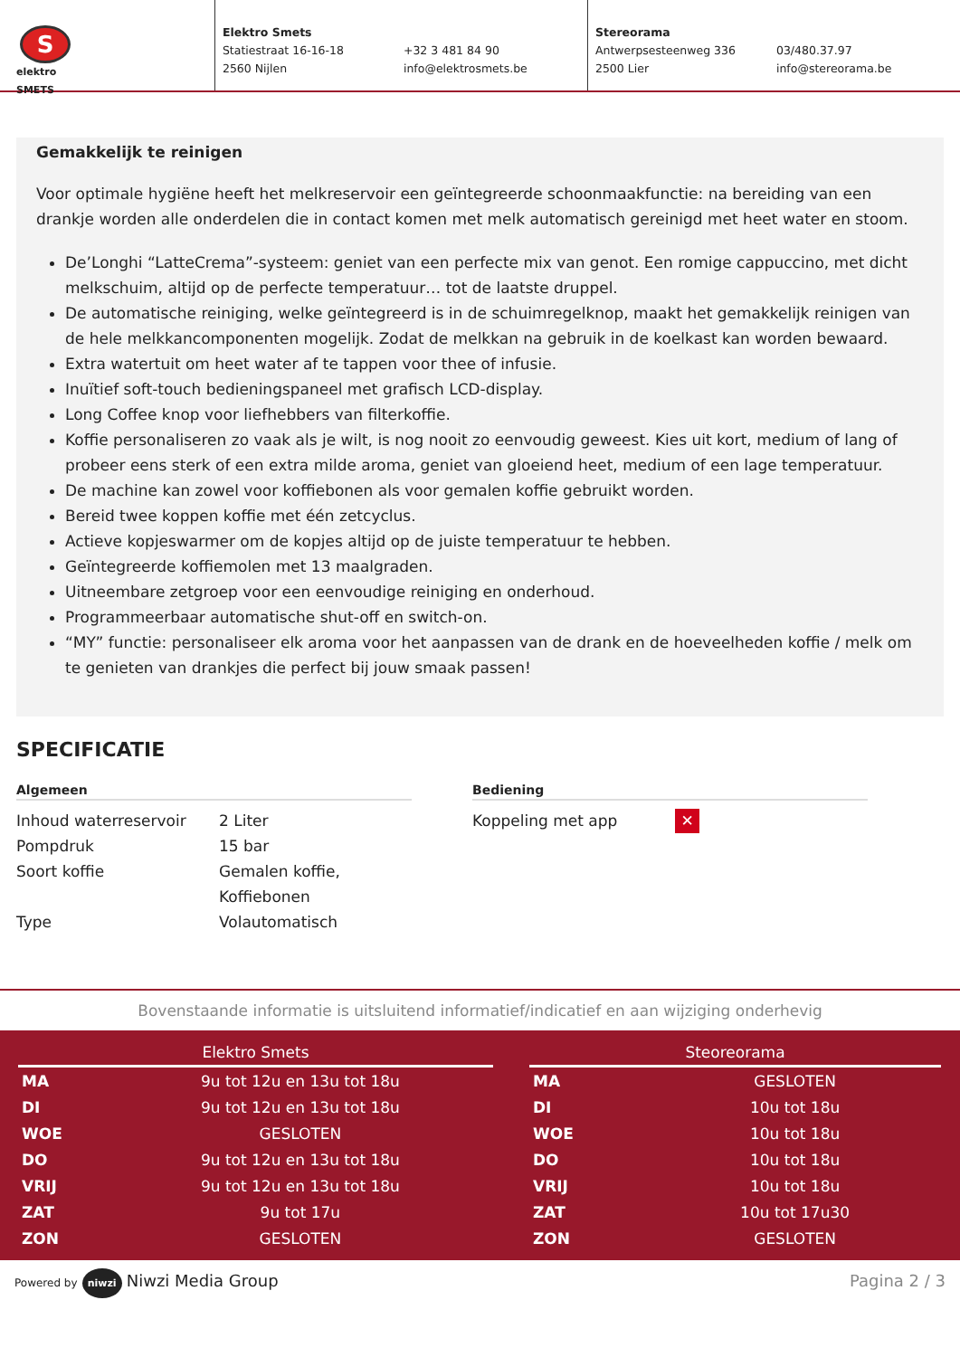S
elektro
SMETS
Elektro Smets
Statiestraat 16-16-18
2560 Nijlen
+32 3 481 84 90
info@elektrosmets.be
Stereorama
Antwerpsesteenweg 336
2500 Lier
03/480.37.97
info@stereorama.be
Gemakkelijk te reinigen
Voor optimale hygiëne heeft het melkreservoir een geïntegreerde schoonmaakfunctie: na bereiding van een drankje worden alle onderdelen die in contact komen met melk automatisch gereinigd met heet water en stoom.
De’Longhi “LatteCrema”-systeem: geniet van een perfecte mix van genot. Een romige cappuccino, met dicht melkschuim, altijd op de perfecte temperatuur… tot de laatste druppel.
De automatische reiniging, welke geïntegreerd is in de schuimregelknop, maakt het gemakkelijk reinigen van de hele melkkancomponenten mogelijk. Zodat de melkkan na gebruik in de koelkast kan worden bewaard.
Extra watertuit om heet water af te tappen voor thee of infusie.
Inuïtief soft-touch bedieningspaneel met grafisch LCD-display.
Long Coffee knop voor liefhebbers van filterkoffie.
Koffie personaliseren zo vaak als je wilt, is nog nooit zo eenvoudig geweest. Kies uit kort, medium of lang of probeer eens sterk of een extra milde aroma, geniet van gloeiend heet, medium of een lage temperatuur.
De machine kan zowel voor koffiebonen als voor gemalen koffie gebruikt worden.
Bereid twee koppen koffie met één zetcyclus.
Actieve kopjeswarmer om de kopjes altijd op de juiste temperatuur te hebben.
Geïntegreerde koffiemolen met 13 maalgraden.
Uitneembare zetgroep voor een eenvoudige reiniging en onderhoud.
Programmeerbaar automatische shut-off en switch-on.
“MY” functie: personaliseer elk aroma voor het aanpassen van de drank en de hoeveelheden koffie / melk om te genieten van drankjes die perfect bij jouw smaak passen!
SPECIFICATIE
Algemeen
| Inhoud waterreservoir | 2 Liter |
| Pompdruk | 15 bar |
| Soort koffie | Gemalen koffie, Koffiebonen |
| Type | Volautomatisch |
Bediening
| Koppeling met app | ✕ |
Bovenstaande informatie is uitsluitend informatief/indicatief en aan wijziging onderhevig
| Elektro Smets | |
| --- | --- |
| MA | 9u tot 12u en 13u tot 18u |
| DI | 9u tot 12u en 13u tot 18u |
| WOE | GESLOTEN |
| DO | 9u tot 12u en 13u tot 18u |
| VRIJ | 9u tot 12u en 13u tot 18u |
| ZAT | 9u tot 17u |
| ZON | GESLOTEN |
| Steoreorama | |
| --- | --- |
| MA | GESLOTEN |
| DI | 10u tot 18u |
| WOE | 10u tot 18u |
| DO | 10u tot 18u |
| VRIJ | 10u tot 18u |
| ZAT | 10u tot 17u30 |
| ZON | GESLOTEN |
Powered by niwzi Niwzi Media Group
Pagina 2 / 3